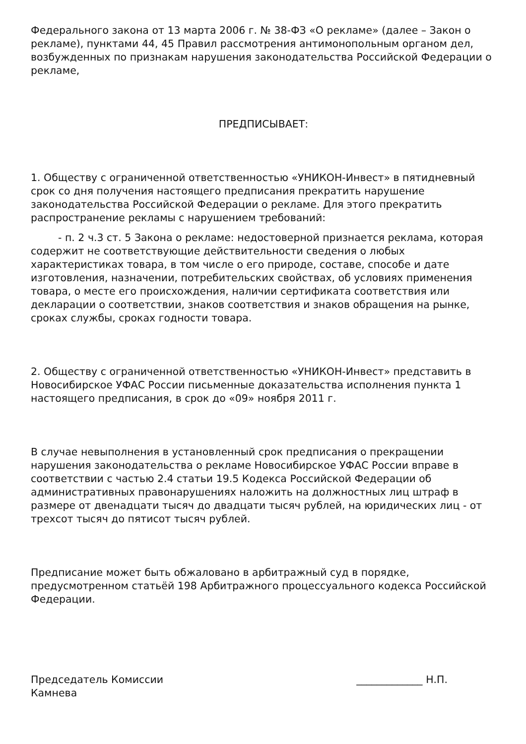Федерального закона от 13 марта 2006 г. № 38-ФЗ «О рекламе» (далее – Закон о рекламе), пунктами 44, 45 Правил рассмотрения антимонопольным органом дел, возбужденных по признакам нарушения законодательства Российской Федерации о рекламе,
ПРЕДПИСЫВАЕТ:
1. Обществу с ограниченной ответственностью «УНИКОН-Инвест» в пятидневный срок со дня получения настоящего предписания прекратить нарушение законодательства Российской Федерации о рекламе. Для этого прекратить распространение рекламы с нарушением требований:
- п. 2 ч.3 ст. 5 Закона о рекламе: недостоверной признается реклама, которая содержит не соответствующие действительности сведения о любых характеристиках товара, в том числе о его природе, составе, способе и дате изготовления, назначении, потребительских свойствах, об условиях применения товара, о месте его происхождения, наличии сертификата соответствия или декларации о соответствии, знаков соответствия и знаков обращения на рынке, сроках службы, сроках годности товара.
2. Обществу с ограниченной ответственностью «УНИКОН-Инвест» представить в Новосибирское УФАС России письменные доказательства исполнения пункта 1 настоящего предписания, в срок до «09» ноября 2011 г.
В случае невыполнения в установленный срок предписания о прекращении нарушения законодательства о рекламе Новосибирское УФАС России вправе в соответствии с частью 2.4 статьи 19.5 Кодекса Российской Федерации об административных правонарушениях наложить на должностных лиц штраф в размере от двенадцати тысяч до двадцати тысяч рублей, на юридических лиц - от трехсот тысяч до пятисот тысяч рублей.
Предписание может быть обжаловано в арбитражный суд в порядке, предусмотренном статьёй 198 Арбитражного процессуального кодекса Российской Федерации.
Председатель Комиссии _____________ Н.П.
Камнева